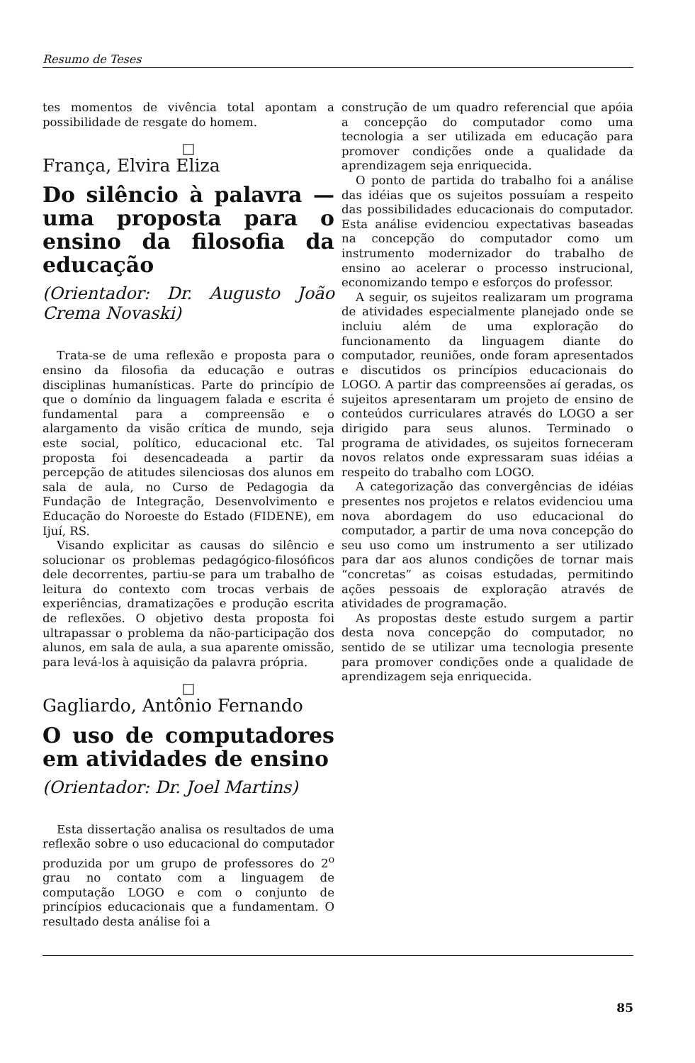Resumo de Teses
tes momentos de vivência total apontam a possibilidade de resgate do homem.
□
França, Elvira Eliza
Do silêncio à palavra — uma proposta para o ensino da filosofia da educação
(Orientador: Dr. Augusto João Crema Novaski)
Trata-se de uma reflexão e proposta para o ensino da filosofia da educação e outras disciplinas humanísticas. Parte do princípio de que o domínio da linguagem falada e escrita é fundamental para a compreensão e o alargamento da visão crítica de mundo, seja este social, político, educacional etc. Tal proposta foi desencadeada a partir da percepção de atitudes silenciosas dos alunos em sala de aula, no Curso de Pedagogia da Fundação de Integração, Desenvolvimento e Educação do Noroeste do Estado (FIDENE), em Ijuí, RS.
Visando explicitar as causas do silêncio e solucionar os problemas pedagógico-filosóficos dele decorrentes, partiu-se para um trabalho de leitura do contexto com trocas verbais de experiências, dramatizações e produção escrita de reflexões. O objetivo desta proposta foi ultrapassar o problema da não-participação dos alunos, em sala de aula, a sua aparente omissão, para levá-los à aquisição da palavra própria.
□
Gagliardo, Antônio Fernando
O uso de computadores em atividades de ensino
(Orientador: Dr. Joel Martins)
Esta dissertação analisa os resultados de uma reflexão sobre o uso educacional do computador produzida por um grupo de professores do 2<sup>o</sup> grau no contato com a linguagem de computação LOGO e com o conjunto de princípios educacionais que a fundamentam. O resultado desta análise foi a
construção de um quadro referencial que apóia a concepção do computador como uma tecnologia a ser utilizada em educação para promover condições onde a qualidade da aprendizagem seja enriquecida.
O ponto de partida do trabalho foi a análise das idéias que os sujeitos possuíam a respeito das possibilidades educacionais do computador. Esta análise evidenciou expectativas baseadas na concepção do computador como um instrumento modernizador do trabalho de ensino ao acelerar o processo instrucional, economizando tempo e esforços do professor.
A seguir, os sujeitos realizaram um programa de atividades especialmente planejado onde se incluiu além de uma exploração do funcionamento da linguagem diante do computador, reuniões, onde foram apresentados e discutidos os princípios educacionais do LOGO. A partir das compreensões aí geradas, os sujeitos apresentaram um projeto de ensino de conteúdos curriculares através do LOGO a ser dirigido para seus alunos. Terminado o programa de atividades, os sujeitos forneceram novos relatos onde expressaram suas idéias a respeito do trabalho com LOGO.
A categorização das convergências de idéias presentes nos projetos e relatos evidenciou uma nova abordagem do uso educacional do computador, a partir de uma nova concepção do seu uso como um instrumento a ser utilizado para dar aos alunos condições de tornar mais “concretas” as coisas estudadas, permitindo ações pessoais de exploração através de atividades de programação.
As propostas deste estudo surgem a partir desta nova concepção do computador, no sentido de se utilizar uma tecnologia presente para promover condições onde a qualidade de aprendizagem seja enriquecida.
85